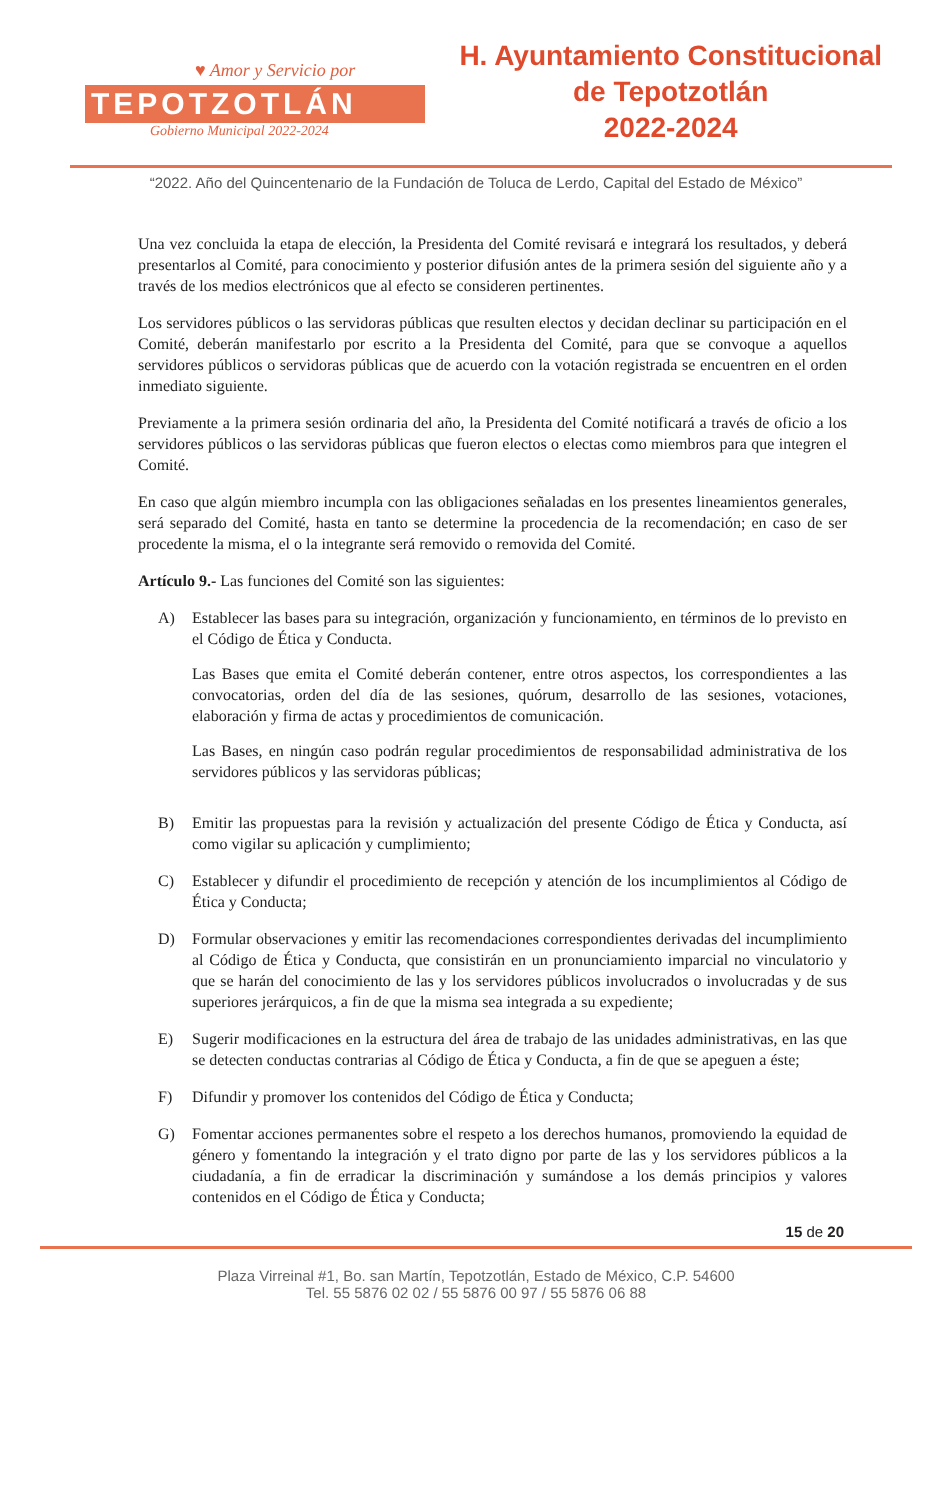♥ Amor y Servicio por
TEPOTZOTLÁN
Gobierno Municipal 2022-2024
H. Ayuntamiento Constitucional
de Tepotzotlán
2022-2024
“2022. Año del Quincentenario de la Fundación de Toluca de Lerdo, Capital del Estado de México”
Una vez concluida la etapa de elección, la Presidenta del Comité revisará e integrará los resultados, y deberá presentarlos al Comité, para conocimiento y posterior difusión antes de la primera sesión del siguiente año y a través de los medios electrónicos que al efecto se consideren pertinentes.
Los servidores públicos o las servidoras públicas que resulten electos y decidan declinar su participación en el Comité, deberán manifestarlo por escrito a la Presidenta del Comité, para que se convoque a aquellos servidores públicos o servidoras públicas que de acuerdo con la votación registrada se encuentren en el orden inmediato siguiente.
Previamente a la primera sesión ordinaria del año, la Presidenta del Comité notificará a través de oficio a los servidores públicos o las servidoras públicas que fueron electos o electas como miembros para que integren el Comité.
En caso que algún miembro incumpla con las obligaciones señaladas en los presentes lineamientos generales, será separado del Comité, hasta en tanto se determine la procedencia de la recomendación; en caso de ser procedente la misma, el o la integrante será removido o removida del Comité.
Artículo 9.- Las funciones del Comité son las siguientes:
A) Establecer las bases para su integración, organización y funcionamiento, en términos de lo previsto en el Código de Ética y Conducta.
Las Bases que emita el Comité deberán contener, entre otros aspectos, los correspondientes a las convocatorias, orden del día de las sesiones, quórum, desarrollo de las sesiones, votaciones, elaboración y firma de actas y procedimientos de comunicación.
Las Bases, en ningún caso podrán regular procedimientos de responsabilidad administrativa de los servidores públicos y las servidoras públicas;
B) Emitir las propuestas para la revisión y actualización del presente Código de Ética y Conducta, así como vigilar su aplicación y cumplimiento;
C) Establecer y difundir el procedimiento de recepción y atención de los incumplimientos al Código de Ética y Conducta;
D) Formular observaciones y emitir las recomendaciones correspondientes derivadas del incumplimiento al Código de Ética y Conducta, que consistirán en un pronunciamiento imparcial no vinculatorio y que se harán del conocimiento de las y los servidores públicos involucrados o involucradas y de sus superiores jerárquicos, a fin de que la misma sea integrada a su expediente;
E) Sugerir modificaciones en la estructura del área de trabajo de las unidades administrativas, en las que se detecten conductas contrarias al Código de Ética y Conducta, a fin de que se apeguen a éste;
F) Difundir y promover los contenidos del Código de Ética y Conducta;
G) Fomentar acciones permanentes sobre el respeto a los derechos humanos, promoviendo la equidad de género y fomentando la integración y el trato digno por parte de las y los servidores públicos a la ciudadanía, a fin de erradicar la discriminación y sumándose a los demás principios y valores contenidos en el Código de Ética y Conducta;
15 de 20
Plaza Virreinal #1, Bo. san Martín, Tepotzotlán, Estado de México, C.P. 54600
Tel. 55 5876 02 02 / 55 5876 00 97 / 55 5876 06 88